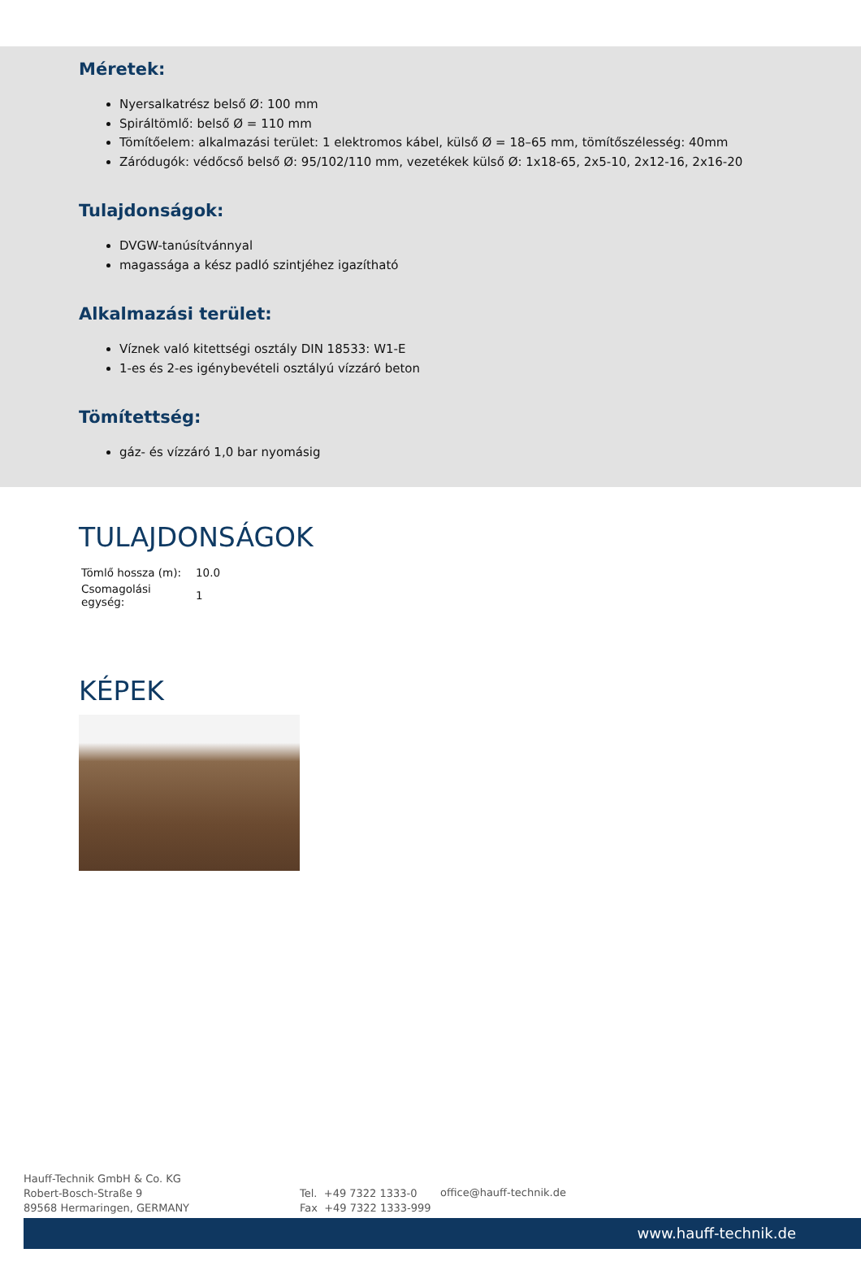Méretek:
Nyersalkatrész belső Ø: 100 mm
Spiráltömlő: belső Ø = 110 mm
Tömítőelem: alkalmazási terület: 1 elektromos kábel, külső Ø = 18–65 mm, tömítőszélesség: 40mm
Záródugók: védőcső belső Ø: 95/102/110 mm, vezetékek külső Ø: 1x18-65, 2x5-10, 2x12-16, 2x16-20
Tulajdonságok:
DVGW-tanúsítvánnyal
magassága a kész padló szintjéhez igazítható
Alkalmazási terület:
Víznek való kitettségi osztály DIN 18533: W1-E
1-es és 2-es igénybevételi osztályú vízzáró beton
Tömítettség:
gáz- és vízzáró 1,0 bar nyomásig
TULAJDONSÁGOK
| Tömlő hossza (m): | 10.0 |
| Csomagolási egység: | 1 |
KÉPEK
Hauff-Technik GmbH & Co. KG
Robert-Bosch-Straße 9
89568 Hermaringen, GERMANY
Tel. +49 7322 1333-0
Fax +49 7322 1333-999
office@hauff-technik.de
www.hauff-technik.de